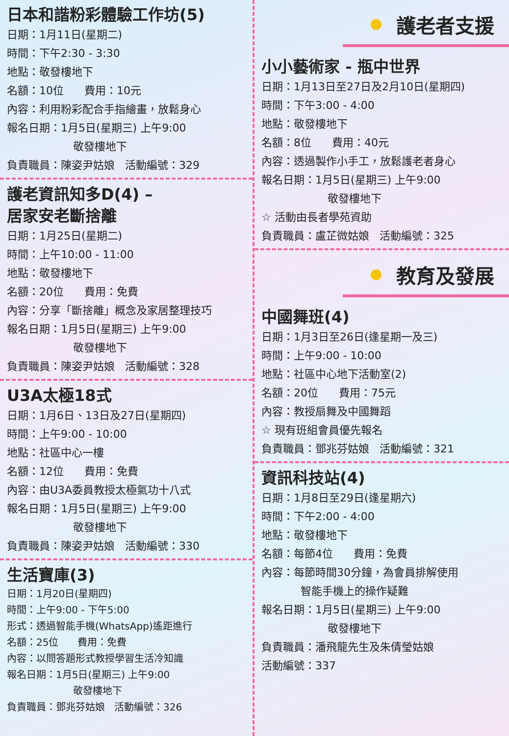日本和諧粉彩體驗工作坊(5)
日期：1月11日(星期二)
時間：下午2:30 - 3:30
地點：敬發樓地下
名額：10位 費用：10元
內容：利用粉彩配合手指繪畫，放鬆身心
報名日期：1月5日(星期三) 上午9:00
敬發樓地下
負責職員：陳姿尹姑娘 活動編號：329
護老資訊知多D(4) –
居家安老斷捨離
日期：1月25日(星期二)
時間：上午10:00 - 11:00
地點：敬發樓地下
名額：20位 費用：免費
內容：分享「斷捨離」概念及家居整理技巧
報名日期：1月5日(星期三) 上午9:00
敬發樓地下
負責職員：陳姿尹姑娘 活動編號：328
U3A太極18式
日期：1月6日、13日及27日(星期四)
時間：上午9:00 - 10:00
地點：社區中心一樓
名額：12位 費用：免費
內容：由U3A委員教授太極氣功十八式
報名日期：1月5日(星期三) 上午9:00
敬發樓地下
負責職員：陳姿尹姑娘 活動編號：330
生活寶庫(3)
日期：1月20日(星期四)
時間：上午9:00 - 下午5:00
形式：透過智能手機(WhatsApp)遙距進行
名額：25位 費用：免費
內容：以問答題形式教授學習生活冷知識
報名日期：1月5日(星期三) 上午9:00
敬發樓地下
負責職員：鄧兆芬姑娘 活動編號：326
護老者支援
小小藝術家 - 瓶中世界
日期：1月13日至27日及2月10日(星期四)
時間：下午3:00 - 4:00
地點：敬發樓地下
名額：8位 費用：40元
內容：透過製作小手工，放鬆護老者身心
報名日期：1月5日(星期三) 上午9:00
敬發樓地下
☆ 活動由長者學苑資助
負責職員：盧芷微姑娘 活動編號：325
教育及發展
中國舞班(4)
日期：1月3日至26日(逢星期一及三)
時間：上午9:00 - 10:00
地點：社區中心地下活動室(2)
名額：20位 費用：75元
內容：教授扇舞及中國舞蹈
☆ 現有班組會員優先報名
負責職員：鄧兆芬姑娘 活動編號：321
資訊科技站(4)
日期：1月8日至29日(逢星期六)
時間：下午2:00 - 4:00
地點：敬發樓地下
名額：每節4位 費用：免費
內容：每節時間30分鐘，為會員排解使用
智能手機上的操作疑難
報名日期：1月5日(星期三) 上午9:00
敬發樓地下
負責職員：潘飛龍先生及朱倩瑩姑娘
活動編號：337